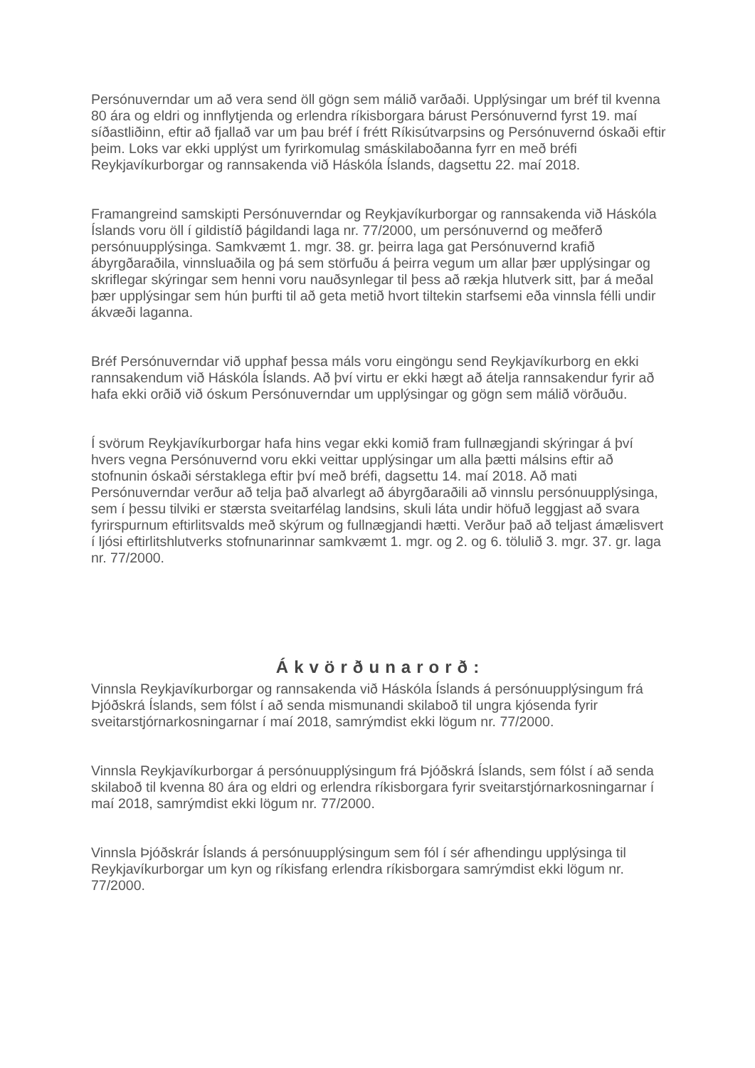Persónuverndar um að vera send öll gögn sem málið varðaði. Upplýsingar um bréf til kvenna 80 ára og eldri og innflytjenda og erlendra ríkisborgara bárust Persónuvernd fyrst 19. maí síðastliðinn, eftir að fjallað var um þau bréf í frétt Ríkisútvarpsins og Persónuvernd óskaði eftir þeim. Loks var ekki upplýst um fyrirkomulag smáskilaboðanna fyrr en með bréfi Reykjavíkurborgar og rannsakenda við Háskóla Íslands, dagsettu 22. maí 2018.
Framangreind samskipti Persónuverndar og Reykjavíkurborgar og rannsakenda við Háskóla Íslands voru öll í gildistíð þágildandi laga nr. 77/2000, um persónuvernd og meðferð persónuupplýsinga. Samkvæmt 1. mgr. 38. gr. þeirra laga gat Persónuvernd krafið ábyrgðaraðila, vinnsluaðila og þá sem störfuðu á þeirra vegum um allar þær upplýsingar og skriflegar skýringar sem henni voru nauðsynlegar til þess að rækja hlutverk sitt, þar á meðal þær upplýsingar sem hún þurfti til að geta metið hvort tiltekin starfsemi eða vinnsla félli undir ákvæði laganna.
Bréf Persónuverndar við upphaf þessa máls voru eingöngu send Reykjavíkurborg en ekki rannsakendum við Háskóla Íslands. Að því virtu er ekki hægt að átelja rannsakendur fyrir að hafa ekki orðið við óskum Persónuverndar um upplýsingar og gögn sem málið vörðuðu.
Í svörum Reykjavíkurborgar hafa hins vegar ekki komið fram fullnægjandi skýringar á því hvers vegna Persónuvernd voru ekki veittar upplýsingar um alla þætti málsins eftir að stofnunin óskaði sérstaklega eftir því með bréfi, dagsettu 14. maí 2018. Að mati Persónuverndar verður að telja það alvarlegt að ábyrgðaraðili að vinnslu persónuupplýsinga, sem í þessu tilviki er stærsta sveitarfélag landsins, skuli láta undir höfuð leggjast að svara fyrirspurnum eftirlitsvalds með skýrum og fullnægjandi hætti. Verður það að teljast ámælisvert í ljósi eftirlitshlutverks stofnunarinnar samkvæmt 1. mgr. og 2. og 6. tölulið 3. mgr. 37. gr. laga nr. 77/2000.
Ákvörðunarorð:
Vinnsla Reykjavíkurborgar og rannsakenda við Háskóla Íslands á persónuupplýsingum frá Þjóðskrá Íslands, sem fólst í að senda mismunandi skilaboð til ungra kjósenda fyrir sveitarstjórnarkosningarnar í maí 2018, samrýmdist ekki lögum nr. 77/2000.
Vinnsla Reykjavíkurborgar á persónuupplýsingum frá Þjóðskrá Íslands, sem fólst í að senda skilaboð til kvenna 80 ára og eldri og erlendra ríkisborgara fyrir sveitarstjórnarkosningarnar í maí 2018, samrýmdist ekki lögum nr. 77/2000.
Vinnsla Þjóðskrár Íslands á persónuupplýsingum sem fól í sér afhendingu upplýsinga til Reykjavíkurborgar um kyn og ríkisfang erlendra ríkisborgara samrýmdist ekki lögum nr. 77/2000.